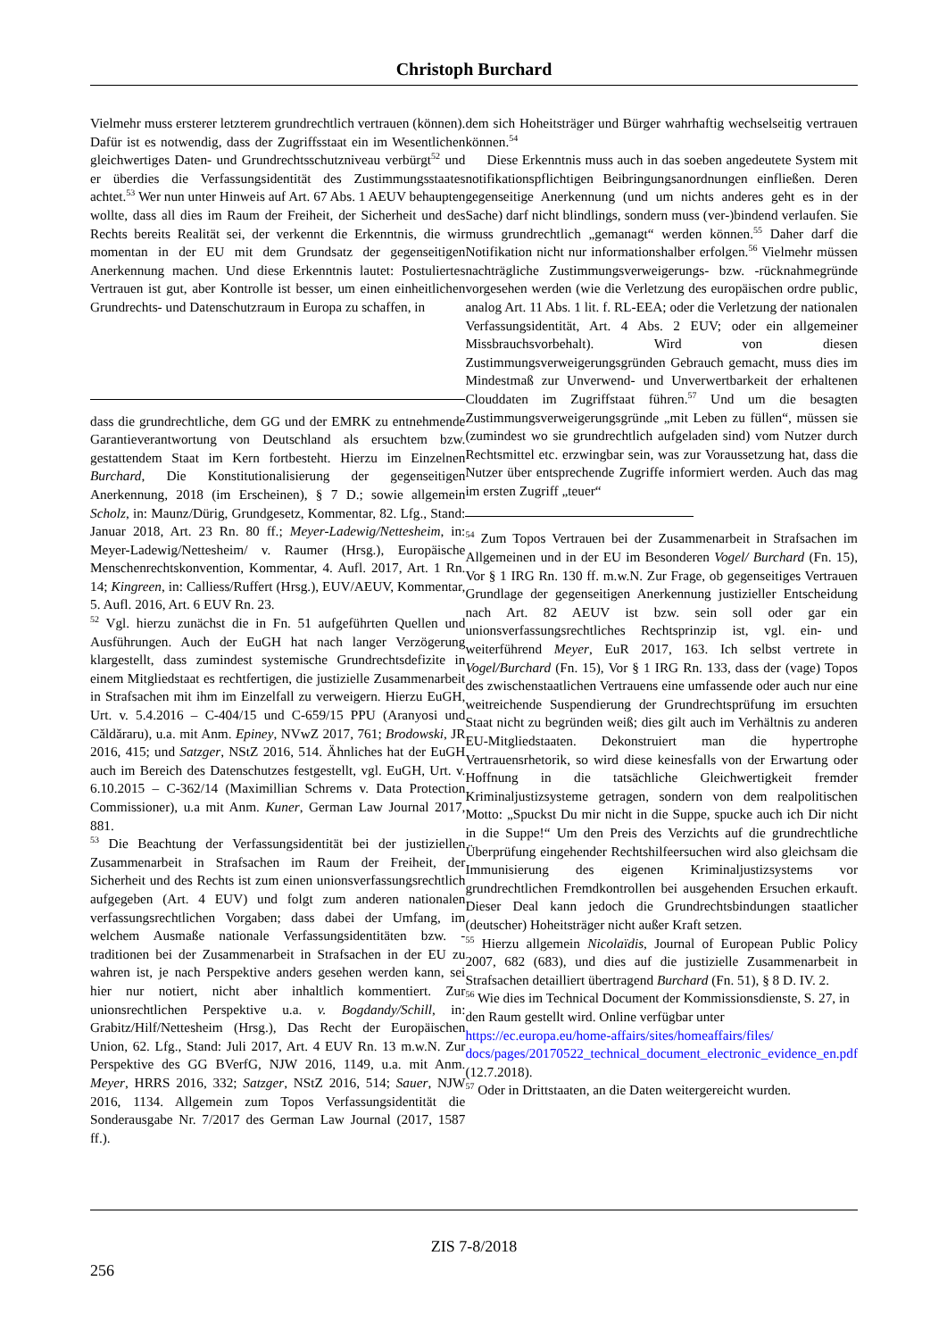Christoph Burchard
Vielmehr muss ersterer letzterem grundrechtlich vertrauen (können). Dafür ist es notwendig, dass der Zugriffsstaat ein im Wesentlichen gleichwertiges Daten- und Grundrechtsschutzniveau verbürgt<sup>52</sup> und er überdies die Verfassungsidentität des Zustimmungsstaates achtet.<sup>53</sup> Wer nun unter Hinweis auf Art. 67 Abs. 1 AEUV behaupten wollte, dass all dies im Raum der Freiheit, der Sicherheit und des Rechts bereits Realität sei, der verkennt die Erkenntnis, die wir momentan in der EU mit dem Grundsatz der gegenseitigen Anerkennung machen. Und diese Erkenntnis lautet: Postuliertes Vertrauen ist gut, aber Kontrolle ist besser, um einen einheitlichen Grundrechts- und Datenschutzraum in Europa zu schaffen, in
dass die grundrechtliche, dem GG und der EMRK zu entnehmende Garantieverantwortung von Deutschland als ersuchtem bzw. gestattendem Staat im Kern fortbesteht. Hierzu im Einzelnen Burchard, Die Konstitutionalisierung der gegenseitigen Anerkennung, 2018 (im Erscheinen), § 7 D.; sowie allgemein Scholz, in: Maunz/Dürig, Grundgesetz, Kommentar, 82. Lfg., Stand: Januar 2018, Art. 23 Rn. 80 ff.; Meyer-Ladewig/Nettesheim, in: Meyer-Ladewig/Nettesheim/ v. Raumer (Hrsg.), Europäische Menschenrechtskonvention, Kommentar, 4. Aufl. 2017, Art. 1 Rn. 14; Kingreen, in: Calliess/Ruffert (Hrsg.), EUV/AEUV, Kommentar, 5. Aufl. 2016, Art. 6 EUV Rn. 23.
<sup>52</sup> Vgl. hierzu zunächst die in Fn. 51 aufgeführten Quellen und Ausführungen. Auch der EuGH hat nach langer Verzögerung klargestellt, dass zumindest systemische Grundrechtsdefizite in einem Mitgliedstaat es rechtfertigen, die justizielle Zusammenarbeit in Strafsachen mit ihm im Einzelfall zu verweigern. Hierzu EuGH, Urt. v. 5.4.2016 – C-404/15 und C-659/15 PPU (Aranyosi und Căldăraru), u.a. mit Anm. Epiney, NVwZ 2017, 761; Brodowski, JR 2016, 415; und Satzger, NStZ 2016, 514. Ähnliches hat der EuGH auch im Bereich des Datenschutzes festgestellt, vgl. EuGH, Urt. v. 6.10.2015 – C-362/14 (Maximillian Schrems v. Data Protection Commissioner), u.a mit Anm. Kuner, German Law Journal 2017, 881.
<sup>53</sup> Die Beachtung der Verfassungsidentität bei der justiziellen Zusammenarbeit in Strafsachen im Raum der Freiheit, der Sicherheit und des Rechts ist zum einen unionsverfassungsrechtlich aufgegeben (Art. 4 EUV) und folgt zum anderen nationalen verfassungsrechtlichen Vorgaben; dass dabei der Umfang, im welchem Ausmaße nationale Verfassungsidentitäten bzw. -traditionen bei der Zusammenarbeit in Strafsachen in der EU zu wahren ist, je nach Perspektive anders gesehen werden kann, sei hier nur notiert, nicht aber inhaltlich kommentiert. Zur unionsrechtlichen Perspektive u.a. v. Bogdandy/Schill, in: Grabitz/Hilf/Nettesheim (Hrsg.), Das Recht der Europäischen Union, 62. Lfg., Stand: Juli 2017, Art. 4 EUV Rn. 13 m.w.N. Zur Perspektive des GG BVerfG, NJW 2016, 1149, u.a. mit Anm. Meyer, HRRS 2016, 332; Satzger, NStZ 2016, 514; Sauer, NJW 2016, 1134. Allgemein zum Topos Verfassungsidentität die Sonderausgabe Nr. 7/2017 des German Law Journal (2017, 1587 ff.).
dem sich Hoheitsträger und Bürger wahrhaftig wechselseitig vertrauen können.<sup>54</sup>
Diese Erkenntnis muss auch in das soeben angedeutete System mit notifikationspflichtigen Beibringungsanordnungen einfließen. Deren gegenseitige Anerkennung (und um nichts anderes geht es in der Sache) darf nicht blindlings, sondern muss (ver-)bindend verlaufen. Sie muss grundrechtlich „gemanagt“ werden können.<sup>55</sup> Daher darf die Notifikation nicht nur informationshalber erfolgen.<sup>56</sup> Vielmehr müssen nachträgliche Zustimmungsverweigerungs- bzw. -rücknahmegründe vorgesehen werden (wie die Verletzung des europäischen ordre public, analog Art. 11 Abs. 1 lit. f. RL-EEA; oder die Verletzung der nationalen Verfassungsidentität, Art. 4 Abs. 2 EUV; oder ein allgemeiner Missbrauchsvorbehalt). Wird von diesen Zustimmungsverweigerungsgründen Gebrauch gemacht, muss dies im Mindestmaß zur Unverwend- und Unverwertbarkeit der erhaltenen Clouddaten im Zugriffstaat führen.<sup>57</sup> Und um die besagten Zustimmungsverweigerungsgründe „mit Leben zu füllen“, müssen sie (zumindest wo sie grundrechtlich aufgeladen sind) vom Nutzer durch Rechtsmittel etc. erzwingbar sein, was zur Voraussetzung hat, dass die Nutzer über entsprechende Zugriffe informiert werden. Auch das mag im ersten Zugriff „teuer“
<sup>54</sup> Zum Topos Vertrauen bei der Zusammenarbeit in Strafsachen im Allgemeinen und in der EU im Besonderen Vogel/ Burchard (Fn. 15), Vor § 1 IRG Rn. 130 ff. m.w.N. Zur Frage, ob gegenseitiges Vertrauen Grundlage der gegenseitigen Anerkennung justizieller Entscheidung nach Art. 82 AEUV ist bzw. sein soll oder gar ein unionsverfassungsrechtliches Rechtsprinzip ist, vgl. ein- und weiterführend Meyer, EuR 2017, 163. Ich selbst vertrete in Vogel/Burchard (Fn. 15), Vor § 1 IRG Rn. 133, dass der (vage) Topos des zwischenstaatlichen Vertrauens eine umfassende oder auch nur eine weitreichende Suspendierung der Grundrechtsprüfung im ersuchten Staat nicht zu begründen weiß; dies gilt auch im Verhältnis zu anderen EU-Mitgliedstaaten. Dekonstruiert man die hypertrophe Vertrauensrhetorik, so wird diese keinesfalls von der Erwartung oder Hoffnung in die tatsächliche Gleichwertigkeit fremder Kriminaljustizsysteme getragen, sondern von dem realpolitischen Motto: „Spuckst Du mir nicht in die Suppe, spucke auch ich Dir nicht in die Suppe!“ Um den Preis des Verzichts auf die grundrechtliche Überprüfung eingehender Rechtshilfeersuchen wird also gleichsam die Immunisierung des eigenen Kriminaljustizsystems vor grundrechtlichen Fremdkontrollen bei ausgehenden Ersuchen erkauft. Dieser Deal kann jedoch die Grundrechtsbindungen staatlicher (deutscher) Hoheitsträger nicht außer Kraft setzen.
<sup>55</sup> Hierzu allgemein Nicolaïdis, Journal of European Public Policy 2007, 682 (683), und dies auf die justizielle Zusammenarbeit in Strafsachen detailliert übertragend Burchard (Fn. 51), § 8 D. IV. 2.
<sup>56</sup> Wie dies im Technical Document der Kommissionsdienste, S. 27, in den Raum gestellt wird. Online verfügbar unter https://ec.europa.eu/home-affairs/sites/homeaffairs/files/ docs/pages/20170522_technical_document_electronic_evidence_en.pdf (12.7.2018).
<sup>57</sup> Oder in Drittstaaten, an die Daten weitergereicht wurden.
ZIS 7-8/2018
256